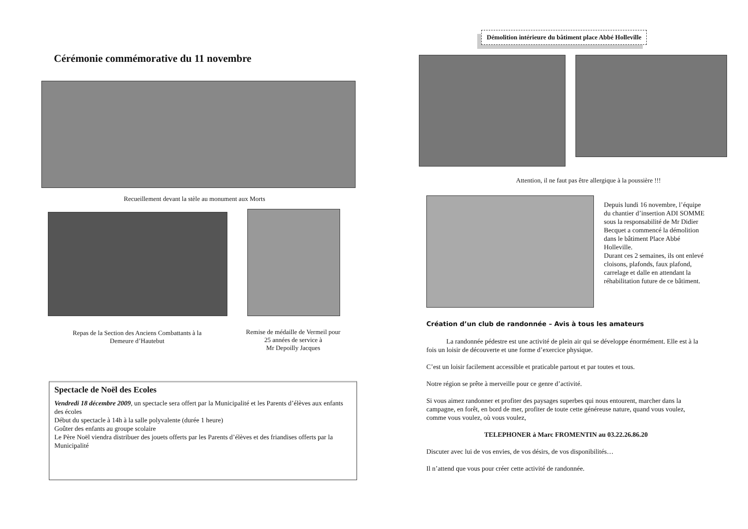Cérémonie commémorative du 11 novembre
Recueillement devant la stèle au monument aux Morts
Repas de la Section des Anciens Combattants à la
Demeure d’Hautebut
Remise de médaille de Vermeil pour
25 années de service à
Mr Depoilly Jacques
Spectacle de Noël des Ecoles
Vendredi 18 décembre 2009, un spectacle sera offert par la Municipalité et les Parents d’élèves aux enfants des écoles
Début du spectacle à 14h à la salle polyvalente (durée 1 heure)
Goûter des enfants au groupe scolaire
Le Père Noël viendra distribuer des jouets offerts par les Parents d’élèves et des friandises offerts par la Municipalité
Démolition intérieure du bâtiment place Abbé Holleville
Attention, il ne faut pas être allergique à la poussière !!!
Depuis lundi 16 novembre, l’équipe du chantier d’insertion ADI SOMME sous la responsabilité de Mr Didier Becquet a commencé la démolition dans le bâtiment Place Abbé Holleville.
Durant ces 2 semaines, ils ont enlevé cloisons, plafonds, faux plafond, carrelage et dalle en attendant la réhabilitation future de ce bâtiment.
Création d’un club de randonnée – Avis à tous les amateurs
La randonnée pédestre est une activité de plein air qui se développe énormément. Elle est à la fois un loisir de découverte et une forme d’exercice physique.
C’est un loisir facilement accessible et praticable partout et par toutes et tous.
Notre région se prête à merveille pour ce genre d’activité.
Si vous aimez randonner et profiter des paysages superbes qui nous entourent, marcher dans la campagne, en forêt, en bord de mer, profiter de toute cette généreuse nature, quand vous voulez, comme vous voulez, où vous voulez,
TELEPHONER à Marc FROMENTIN au 03.22.26.86.20
Discuter avec lui de vos envies, de vos désirs, de vos disponibilités…
Il n’attend que vous pour créer cette activité de randonnée.